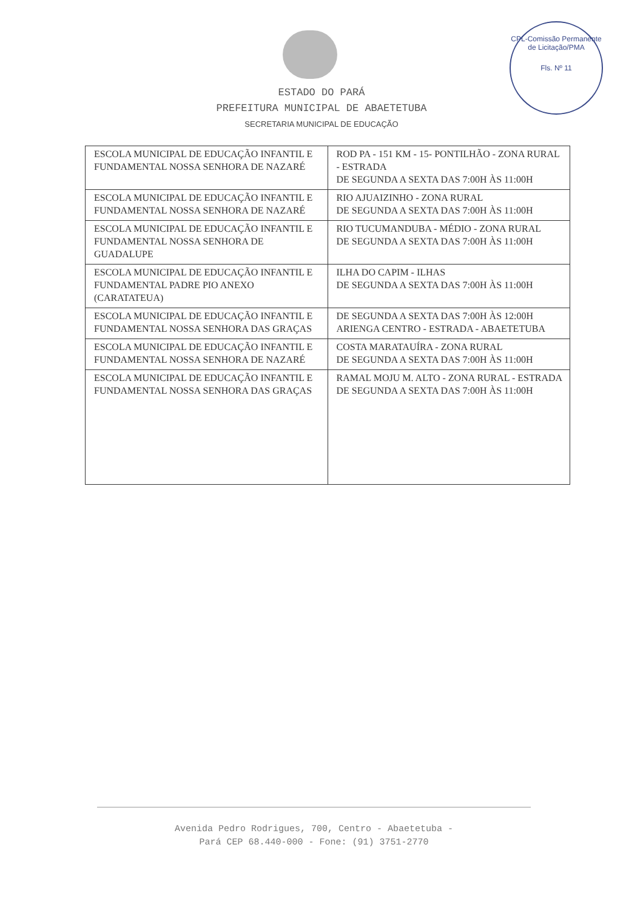CPL-Comissão Permanente de Licitação/PMA
Fls. Nº 11
ESTADO DO PARÁ
PREFEITURA MUNICIPAL DE ABAETETUBA
SECRETARIA MUNICIPAL DE EDUCAÇÃO
| ESCOLA MUNICIPAL DE EDUCAÇÃO INFANTIL E FUNDAMENTAL NOSSA SENHORA DE NAZARÉ | ROD PA - 151 KM - 15- PONTILHÃO - ZONA RURAL - ESTRADA DE SEGUNDA A SEXTA DAS 7:00H ÀS 11:00H |
| ESCOLA MUNICIPAL DE EDUCAÇÃO INFANTIL E FUNDAMENTAL NOSSA SENHORA DE NAZARÉ | RIO AJUAIZINHO - ZONA RURAL DE SEGUNDA A SEXTA DAS 7:00H ÀS 11:00H |
| ESCOLA MUNICIPAL DE EDUCAÇÃO INFANTIL E FUNDAMENTAL NOSSA SENHORA DE GUADALUPE | RIO TUCUMANDUBA - MÉDIO - ZONA RURAL DE SEGUNDA A SEXTA DAS 7:00H ÀS 11:00H |
| ESCOLA MUNICIPAL DE EDUCAÇÃO INFANTIL E FUNDAMENTAL PADRE PIO ANEXO (CARATATEUA) | ILHA DO CAPIM - ILHAS DE SEGUNDA A SEXTA DAS 7:00H ÀS 11:00H |
| ESCOLA MUNICIPAL DE EDUCAÇÃO INFANTIL E FUNDAMENTAL NOSSA SENHORA DAS GRAÇAS | DE SEGUNDA A SEXTA DAS 7:00H ÀS 12:00H ARIENGA CENTRO - ESTRADA - ABAETETUBA |
| ESCOLA MUNICIPAL DE EDUCAÇÃO INFANTIL E FUNDAMENTAL NOSSA SENHORA DE NAZARÉ | COSTA MARATAUÍRA - ZONA RURAL DE SEGUNDA A SEXTA DAS 7:00H ÀS 11:00H |
| ESCOLA MUNICIPAL DE EDUCAÇÃO INFANTIL E FUNDAMENTAL NOSSA SENHORA DAS GRAÇAS | RAMAL MOJU M. ALTO - ZONA RURAL - ESTRADA DE SEGUNDA A SEXTA DAS 7:00H ÀS 11:00H |
Avenida Pedro Rodrigues, 700, Centro - Abaetetuba -
Pará CEP 68.440-000 - Fone: (91) 3751-2770